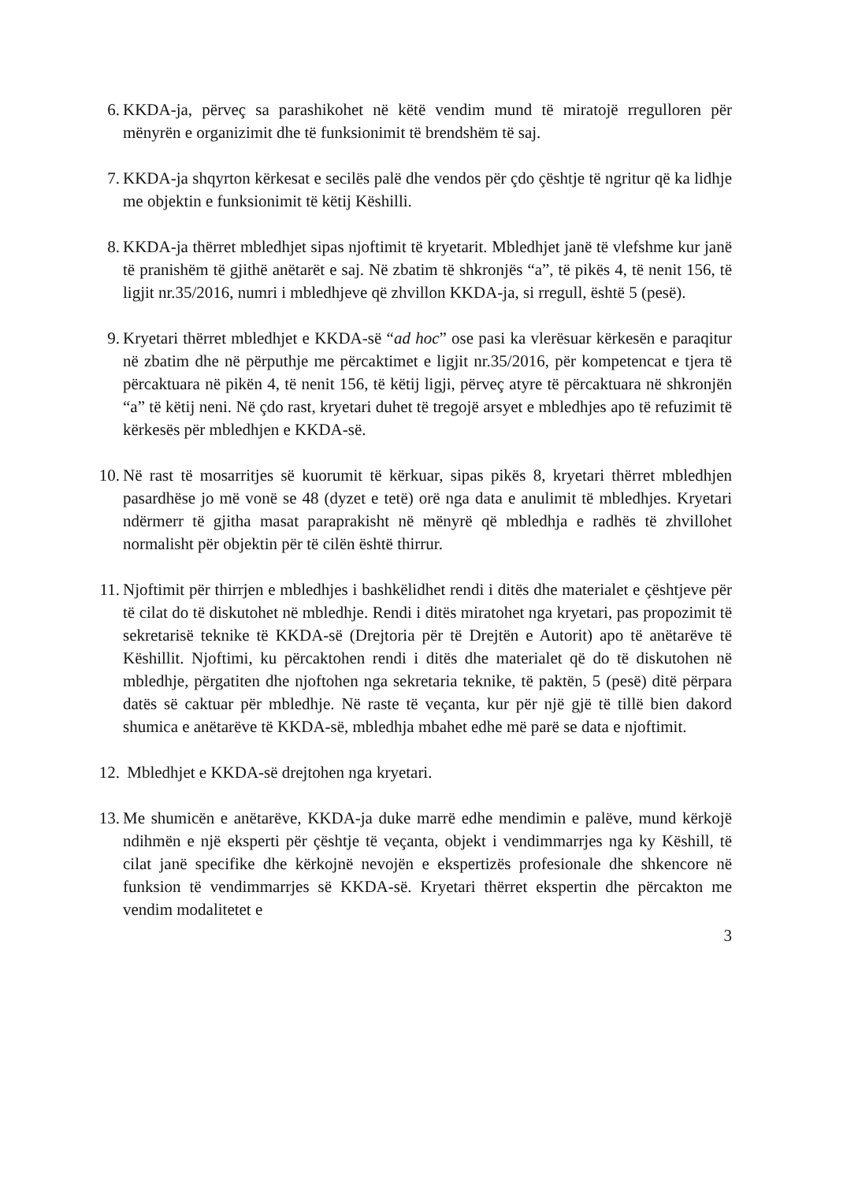6. KKDA-ja, përveç sa parashikohet në këtë vendim mund të miratojë rregulloren për mënyrën e organizimit dhe të funksionimit të brendshëm të saj.
7. KKDA-ja shqyrton kërkesat e secilës palë dhe vendos për çdo çështje të ngritur që ka lidhje me objektin e funksionimit të këtij Këshilli.
8. KKDA-ja thërret mbledhjet sipas njoftimit të kryetarit. Mbledhjet janë të vlefshme kur janë të pranishëm të gjithë anëtarët e saj. Në zbatim të shkronjës “a”, të pikës 4, të nenit 156, të ligjit nr.35/2016, numri i mbledhjeve që zhvillon KKDA-ja, si rregull, është 5 (pesë).
9. Kryetari thërret mbledhjet e KKDA-së “ad hoc” ose pasi ka vlerësuar kërkesën e paraqitur në zbatim dhe në përputhje me përcaktimet e ligjit nr.35/2016, për kompetencat e tjera të përcaktuara në pikën 4, të nenit 156, të këtij ligji, përveç atyre të përcaktuara në shkronjën “a” të këtij neni. Në çdo rast, kryetari duhet të tregojë arsyet e mbledhjes apo të refuzimit të kërkesës për mbledhjen e KKDA-së.
10. Në rast të mosarritjes së kuorumit të kërkuar, sipas pikës 8, kryetari thërret mbledhjen pasardhëse jo më vonë se 48 (dyzet e tetë) orë nga data e anulimit të mbledhjes. Kryetari ndërmerr të gjitha masat paraprakisht në mënyrë që mbledhja e radhës të zhvillohet normalisht për objektin për të cilën është thirrur.
11. Njoftimit për thirrjen e mbledhjes i bashkëlidhet rendi i ditës dhe materialet e çështjeve për të cilat do të diskutohet në mbledhje. Rendi i ditës miratohet nga kryetari, pas propozimit të sekretarisë teknike të KKDA-së (Drejtoria për të Drejtën e Autorit) apo të anëtarëve të Këshillit. Njoftimi, ku përcaktohen rendi i ditës dhe materialet që do të diskutohen në mbledhje, përgatiten dhe njoftohen nga sekretaria teknike, të paktën, 5 (pesë) ditë përpara datës së caktuar për mbledhje. Në raste të veçanta, kur për një gjë të tillë bien dakord shumica e anëtarëve të KKDA-së, mbledhja mbahet edhe më parë se data e njoftimit.
12. Mbledhjet e KKDA-së drejtohen nga kryetari.
13. Me shumicën e anëtarëve, KKDA-ja duke marrë edhe mendimin e palëve, mund kërkojë ndihmën e një eksperti për çështje të veçanta, objekt i vendimmarrjes nga ky Këshill, të cilat janë specifike dhe kërkojnë nevojën e ekspertizës profesionale dhe shkencore në funksion të vendimmarrjes së KKDA-së. Kryetari thërret ekspertin dhe përcakton me vendim modalitetet e
3